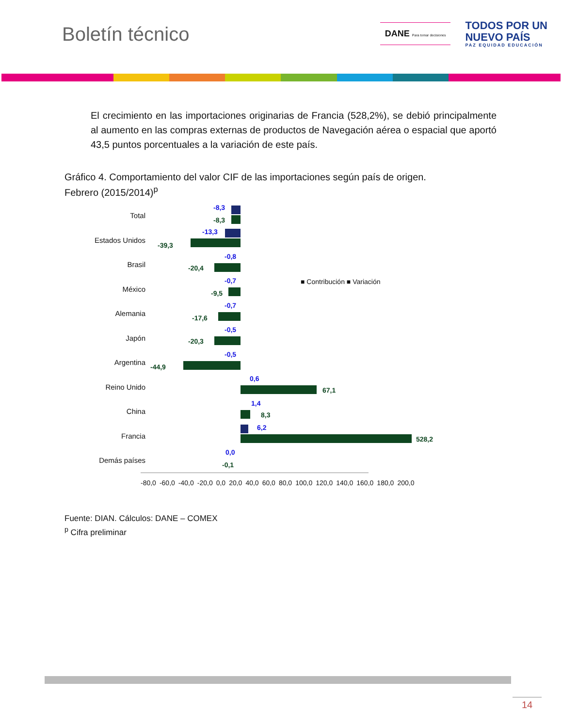Boletín técnico
DANE Para tomar decisiones
TODOS POR UN
NUEVO PAÍS
PAZ EQUIDAD EDUCACIÓN
El crecimiento en las importaciones originarias de Francia (528,2%), se debió principalmente al aumento en las compras externas de productos de Navegación aérea o espacial que aportó 43,5 puntos porcentuales a la variación de este país.
Gráfico 4. Comportamiento del valor CIF de las importaciones según país de origen.
Febrero (2015/2014)<sup>p</sup>
■ Contribución ■ Variación
Total
-8,3
-8,3
Estados Unidos
-13,3
-39,3
Brasil
-0,8
-20,4
México
-0,7
-9,5
Alemania
-0,7
-17,6
Japón
-0,5
-20,3
Argentina
-0,5
-44,9
Reino Unido
0,6
67,1
China
1,4
8,3
Francia
6,2
528,2
Demás países
0,0
-0,1
-80,0 -60,0 -40,0 -20,0 0,0 20,0 40,0 60,0 80,0 100,0 120,0 140,0 160,0 180,0 200,0
Fuente: DIAN. Cálculos: DANE – COMEX
<sup>p</sup> Cifra preliminar
14